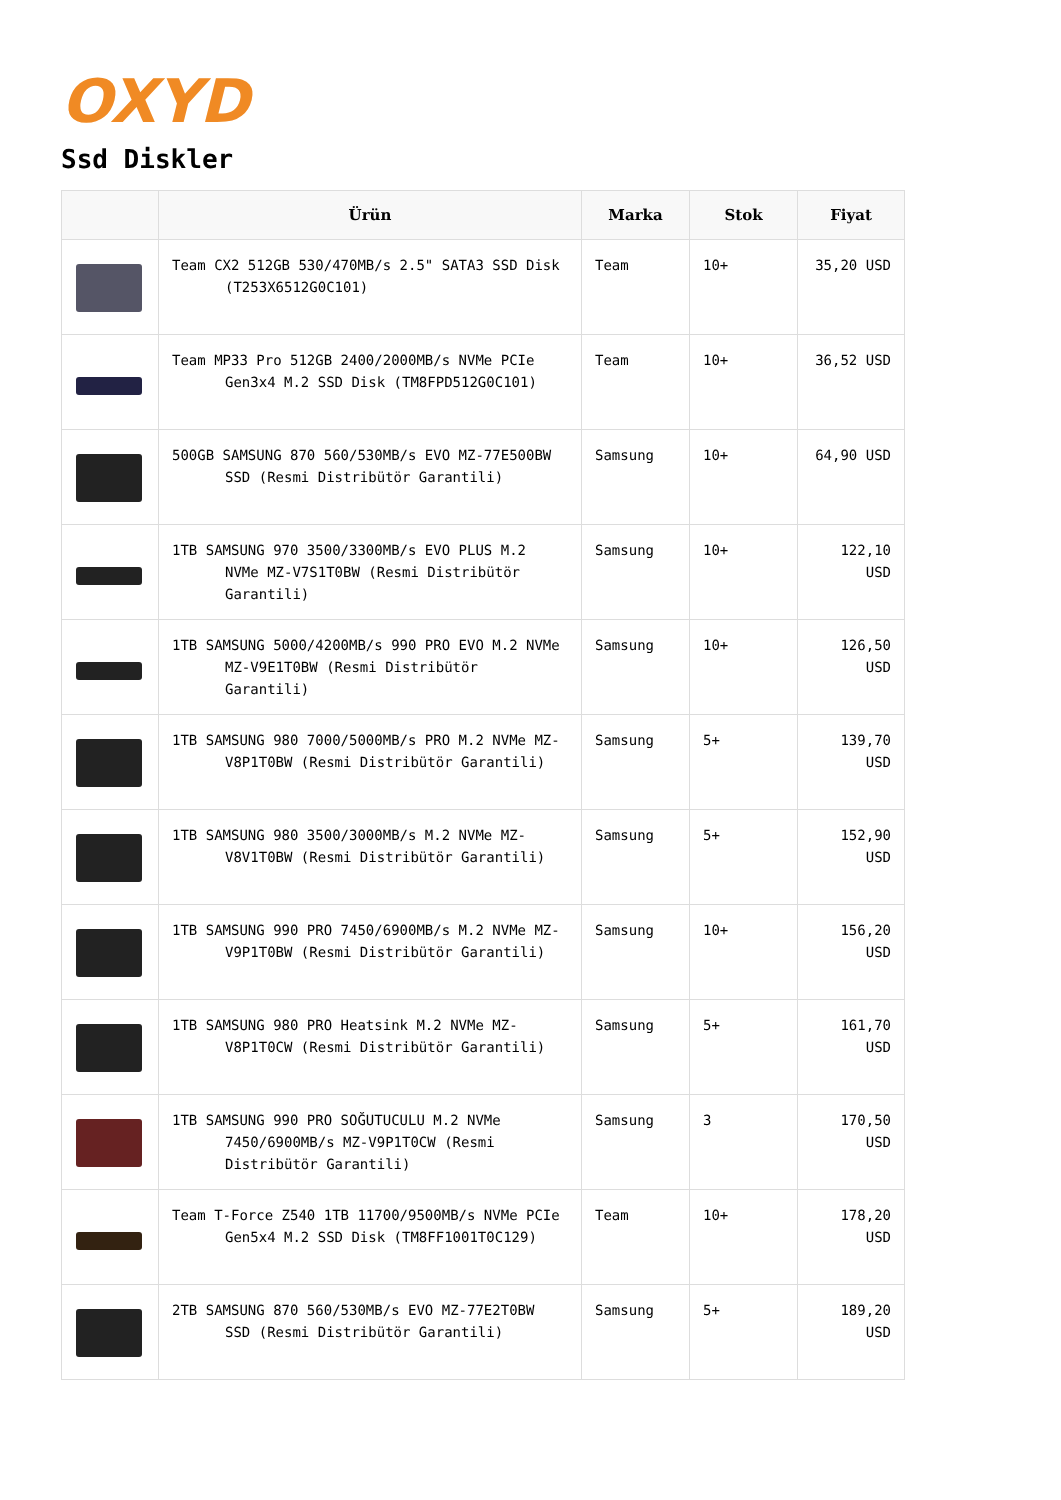OXYD
Ssd Diskler
| | Ürün | Marka | Stok | Fiyat |
| --- | --- | --- | --- | --- |
| | Team CX2 512GB 530/470MB/s 2.5" SATA3 SSD Disk (T253X6512G0C101) | Team | 10+ | 35,20 USD |
| | Team MP33 Pro 512GB 2400/2000MB/s NVMe PCIe Gen3x4 M.2 SSD Disk (TM8FPD512G0C101) | Team | 10+ | 36,52 USD |
| | 500GB SAMSUNG 870 560/530MB/s EVO MZ-77E500BW SSD (Resmi Distribütör Garantili) | Samsung | 10+ | 64,90 USD |
| | 1TB SAMSUNG 970 3500/3300MB/s EVO PLUS M.2 NVMe MZ-V7S1T0BW (Resmi Distribütör Garantili) | Samsung | 10+ | 122,10 USD |
| | 1TB SAMSUNG 5000/4200MB/s 990 PRO EVO M.2 NVMe MZ-V9E1T0BW (Resmi Distribütör Garantili) | Samsung | 10+ | 126,50 USD |
| | 1TB SAMSUNG 980 7000/5000MB/s PRO M.2 NVMe MZ-V8P1T0BW (Resmi Distribütör Garantili) | Samsung | 5+ | 139,70 USD |
| | 1TB SAMSUNG 980 3500/3000MB/s M.2 NVMe MZ-V8V1T0BW (Resmi Distribütör Garantili) | Samsung | 5+ | 152,90 USD |
| | 1TB SAMSUNG 990 PRO 7450/6900MB/s M.2 NVMe MZ-V9P1T0BW (Resmi Distribütör Garantili) | Samsung | 10+ | 156,20 USD |
| | 1TB SAMSUNG 980 PRO Heatsink M.2 NVMe MZ-V8P1T0CW (Resmi Distribütör Garantili) | Samsung | 5+ | 161,70 USD |
| | 1TB SAMSUNG 990 PRO SOĞUTUCULU M.2 NVMe 7450/6900MB/s MZ-V9P1T0CW (Resmi Distribütör Garantili) | Samsung | 3 | 170,50 USD |
| | Team T-Force Z540 1TB 11700/9500MB/s NVMe PCIe Gen5x4 M.2 SSD Disk (TM8FF1001T0C129) | Team | 10+ | 178,20 USD |
| | 2TB SAMSUNG 870 560/530MB/s EVO MZ-77E2T0BW SSD (Resmi Distribütör Garantili) | Samsung | 5+ | 189,20 USD |